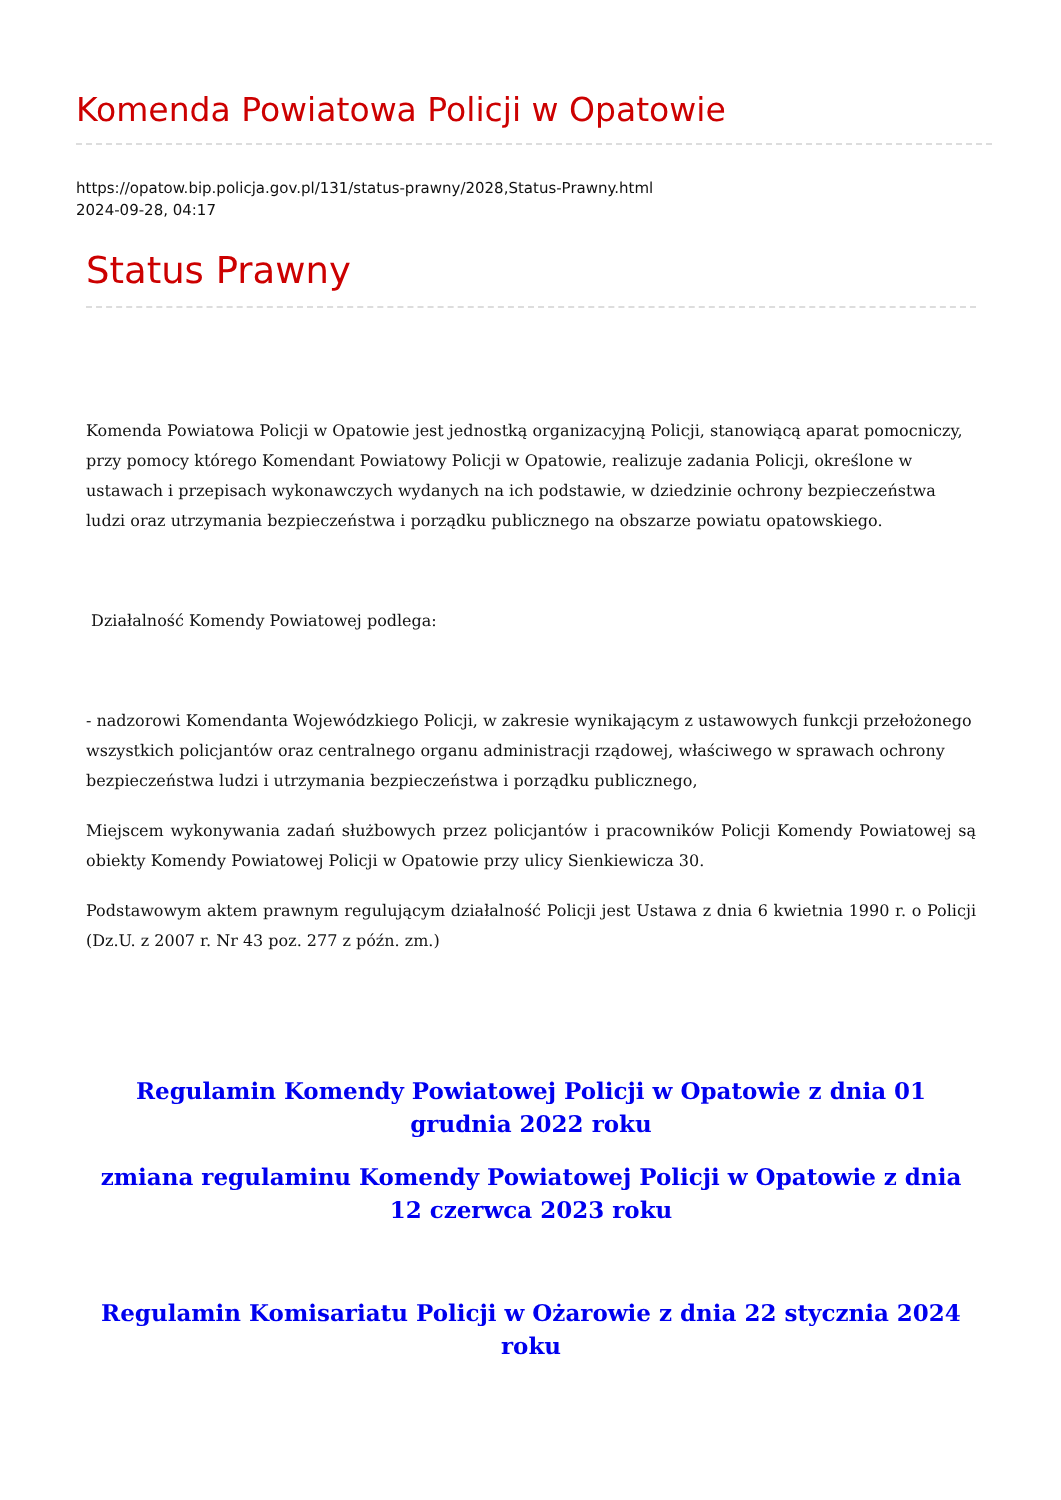Komenda Powiatowa Policji w Opatowie
https://opatow.bip.policja.gov.pl/131/status-prawny/2028,Status-Prawny.html
2024-09-28, 04:17
Status Prawny
Komenda Powiatowa Policji w Opatowie jest jednostką organizacyjną Policji, stanowiącą aparat pomocniczy, przy pomocy którego Komendant Powiatowy Policji w Opatowie, realizuje zadania Policji, określone w ustawach i przepisach wykonawczych wydanych na ich podstawie, w dziedzinie ochrony bezpieczeństwa ludzi oraz utrzymania bezpieczeństwa i porządku publicznego na obszarze powiatu opatowskiego.
Działalność Komendy Powiatowej podlega:
- nadzorowi Komendanta Wojewódzkiego Policji, w zakresie wynikającym z ustawowych funkcji przełożonego wszystkich policjantów oraz centralnego organu administracji rządowej, właściwego w sprawach ochrony bezpieczeństwa ludzi i utrzymania bezpieczeństwa i porządku publicznego,
Miejscem wykonywania zadań służbowych przez policjantów i pracowników Policji Komendy Powiatowej są obiekty Komendy Powiatowej Policji w Opatowie przy ulicy Sienkiewicza 30.
Podstawowym aktem prawnym regulującym działalność Policji jest Ustawa z dnia 6 kwietnia 1990 r. o Policji (Dz.U. z 2007 r. Nr 43 poz. 277 z późn. zm.)
Regulamin Komendy Powiatowej Policji w Opatowie z dnia 01 grudnia 2022 roku
zmiana regulaminu Komendy Powiatowej Policji w Opatowie z dnia 12 czerwca 2023 roku
Regulamin Komisariatu Policji w Ożarowie z dnia 22 stycznia 2024 roku